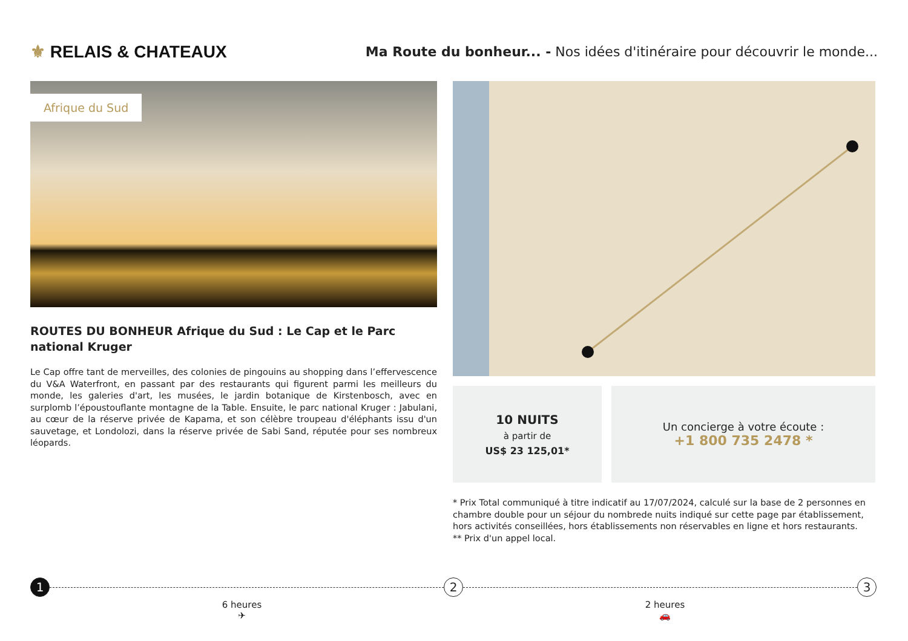⚜ RELAIS & CHATEAUX
Ma Route du bonheur... - Nos idées d'itinéraire pour découvrir le monde...
Afrique du Sud
ROUTES DU BONHEUR Afrique du Sud : Le Cap et le Parc national Kruger
Le Cap offre tant de merveilles, des colonies de pingouins au shopping dans l’effervescence du V&A Waterfront, en passant par des restaurants qui figurent parmi les meilleurs du monde, les galeries d'art, les musées, le jardin botanique de Kirstenbosch, avec en surplomb l’époustouflante montagne de la Table. Ensuite, le parc national Kruger : Jabulani, au cœur de la réserve privée de Kapama, et son célèbre troupeau d'éléphants issu d'un sauvetage, et Londolozi, dans la réserve privée de Sabi Sand, réputée pour ses nombreux léopards.
10 NUITS
à partir de
US$ 23 125,01*
Un concierge à votre écoute :
+1 800 735 2478 *
* Prix Total communiqué à titre indicatif au 17/07/2024, calculé sur la base de 2 personnes en chambre double pour un séjour du nombrede nuits indiqué sur cette page par établissement, hors activités conseillées, hors établissements non réservables en ligne et hors restaurants.
** Prix d'un appel local.
1 2 3
6 heures
✈
2 heures
🚗